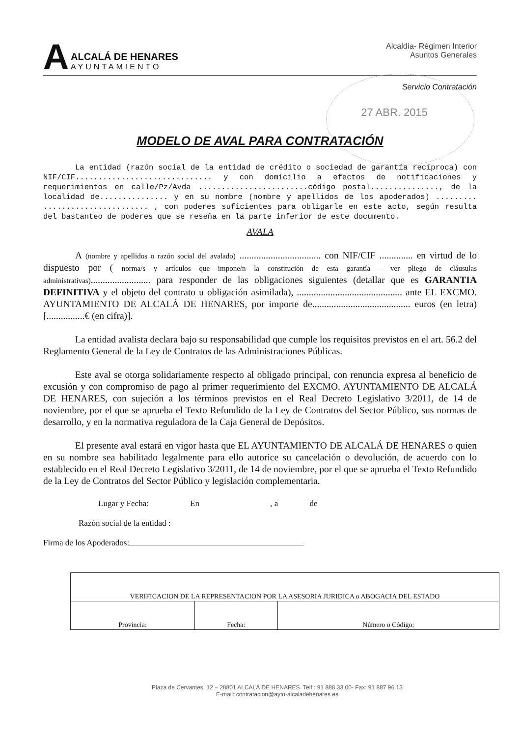A
ALCALÁ DE HENARES
AYUNTAMIENTO
Alcaldía- Régimen Interior
Asuntos Generales
Servicio Contratación
27 ABR. 2015
MODELO DE AVAL PARA CONTRATACIÓN
La entidad (razón social de la entidad de crédito o sociedad de garantía recíproca) con NIF/CIF.............................. y con domicilio a efectos de notificaciones y requerimientos en calle/Pz/Avda ........................código postal..............., de la localidad de............... y en su nombre (nombre y apellidos de los apoderados) ......... ....................... , con poderes suficientes para obligarle en este acto, según resulta del bastanteo de poderes que se reseña en la parte inferior de este documento.
AVALA
A (nombre y apellidos o razón social del avalado) .................................. con NIF/CIF .............. en virtud de lo dispuesto por ( norma/s y artículos que impone/n la constitución de esta garantía – ver pliego de cláusulas administrativas)......................... para responder de las obligaciones siguientes (detallar que es GARANTIA DEFINITIVA y el objeto del contrato u obligación asimilada), ............................................ ante EL EXCMO. AYUNTAMIENTO DE ALCALÁ DE HENARES, por importe de......................................... euros (en letra) [................€ (en cifra)].
La entidad avalista declara bajo su responsabilidad que cumple los requisitos previstos en el art. 56.2 del Reglamento General de la Ley de Contratos de las Administraciones Públicas.
Este aval se otorga solidariamente respecto al obligado principal, con renuncia expresa al beneficio de excusión y con compromiso de pago al primer requerimiento del EXCMO. AYUNTAMIENTO DE ALCALÁ DE HENARES, con sujeción a los términos previstos en el Real Decreto Legislativo 3/2011, de 14 de noviembre, por el que se aprueba el Texto Refundido de la Ley de Contratos del Sector Público, sus normas de desarrollo, y en la normativa reguladora de la Caja General de Depósitos.
El presente aval estará en vigor hasta que EL AYUNTAMIENTO DE ALCALÁ DE HENARES o quien en su nombre sea habilitado legalmente para ello autorice su cancelación o devolución, de acuerdo con lo establecido en el Real Decreto Legislativo 3/2011, de 14 de noviembre, por el que se aprueba el Texto Refundido de la Ley de Contratos del Sector Público y legislación complementaria.
Lugar y Fecha: En , a de
Razón social de la entidad :
Firma de los Apoderados:
| VERIFICACION DE LA REPRESENTACION POR LA ASESORIA JURIDICA o ABOGACIA DEL ESTADO | | |
| Provincia: | Fecha: | Número o Código: |
Plaza de Cervantes, 12 – 28801 ALCALÁ DE HENARES. Telf.: 91 888 33 00- Fax: 91 887 96 13
E-mail: contratacion@ayto-alcaladehenares.es